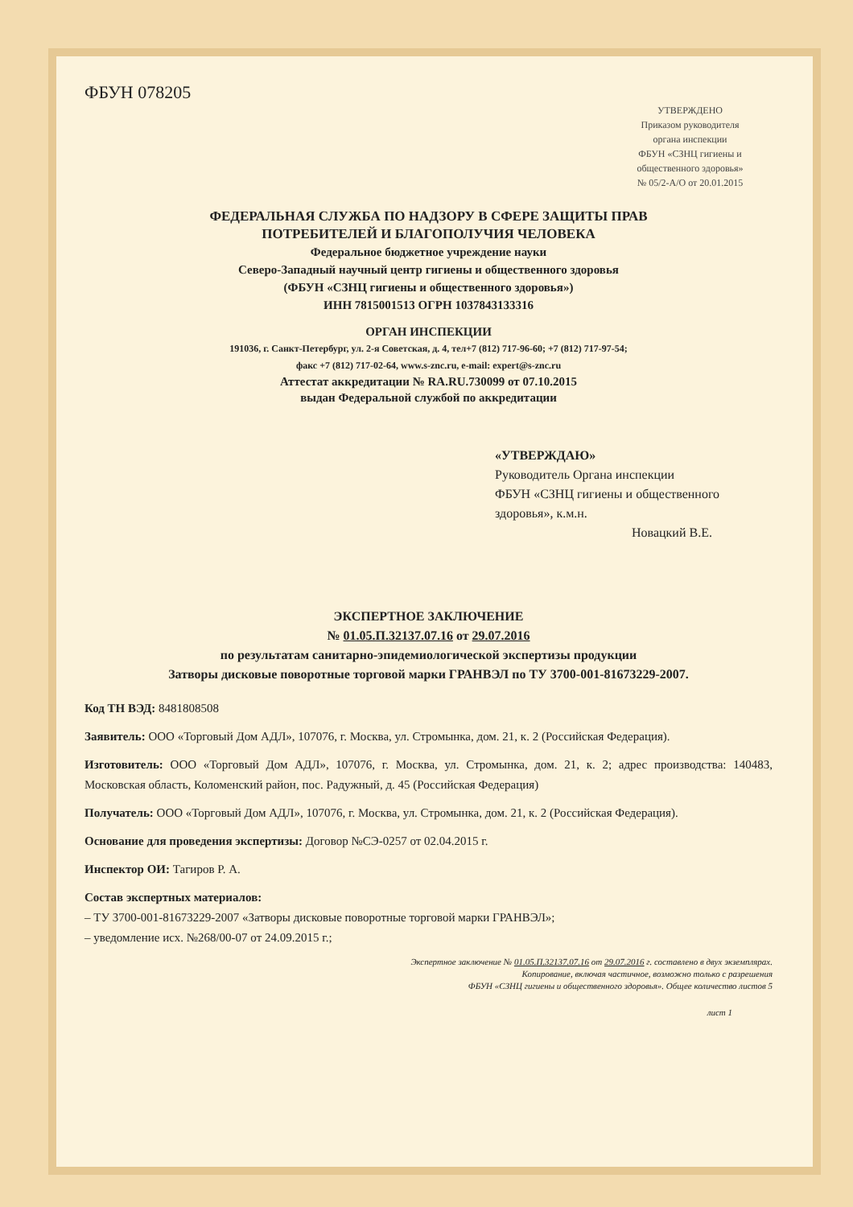ФБУН 078205
УТВЕРЖДЕНО
Приказом руководителя
органа инспекции
ФБУН «СЗНЦ гигиены и
общественного здоровья»
№ 05/2-А/О от 20.01.2015
ФЕДЕРАЛЬНАЯ СЛУЖБА ПО НАДЗОРУ В СФЕРЕ ЗАЩИТЫ ПРАВ
ПОТРЕБИТЕЛЕЙ И БЛАГОПОЛУЧИЯ ЧЕЛОВЕКА
Федеральное бюджетное учреждение науки
Северо-Западный научный центр гигиены и общественного здоровья
(ФБУН «СЗНЦ гигиены и общественного здоровья»)
ИНН 7815001513 ОГРН 1037843133316
ОРГАН ИНСПЕКЦИИ
191036, г. Санкт-Петербург, ул. 2-я Советская, д. 4, тел+7 (812) 717-96-60; +7 (812) 717-97-54;
факс +7 (812) 717-02-64, www.s-znc.ru, e-mail: expert@s-znc.ru
Аттестат аккредитации № RA.RU.730099 от 07.10.2015
выдан Федеральной службой по аккредитации
«УТВЕРЖДАЮ»
Руководитель Органа инспекции
ФБУН «СЗНЦ гигиены и общественного
здоровья», к.м.н.
Новацкий В.Е.
ЭКСПЕРТНОЕ ЗАКЛЮЧЕНИЕ
№ 01.05.П.32137.07.16 от 29.07.2016
по результатам санитарно-эпидемиологической экспертизы продукции
Затворы дисковые поворотные торговой марки ГРАНВЭЛ по ТУ 3700-001-81673229-2007.
Код ТН ВЭД: 8481808508
Заявитель: ООО «Торговый Дом АДЛ», 107076, г. Москва, ул. Стромынка, дом. 21, к. 2 (Российская Федерация).
Изготовитель: ООО «Торговый Дом АДЛ», 107076, г. Москва, ул. Стромынка, дом. 21, к. 2; адрес производства: 140483, Московская область, Коломенский район, пос. Радужный, д. 45 (Российская Федерация)
Получатель: ООО «Торговый Дом АДЛ», 107076, г. Москва, ул. Стромынка, дом. 21, к. 2 (Российская Федерация).
Основание для проведения экспертизы: Договор №СЭ-0257 от 02.04.2015 г.
Инспектор ОИ: Тагиров Р. А.
Состав экспертных материалов:
– ТУ 3700-001-81673229-2007 «Затворы дисковые поворотные торговой марки ГРАНВЭЛ»;
– уведомление исх. №268/00-07 от 24.09.2015 г.;
Экспертное заключение № 01.05.П.32137.07.16 от 29.07.2016 г. составлено в двух экземплярах.
Копирование, включая частичное, возможно только с разрешения
ФБУН «СЗНЦ гигиены и общественного здоровья». Общее количество листов 5
лист 1